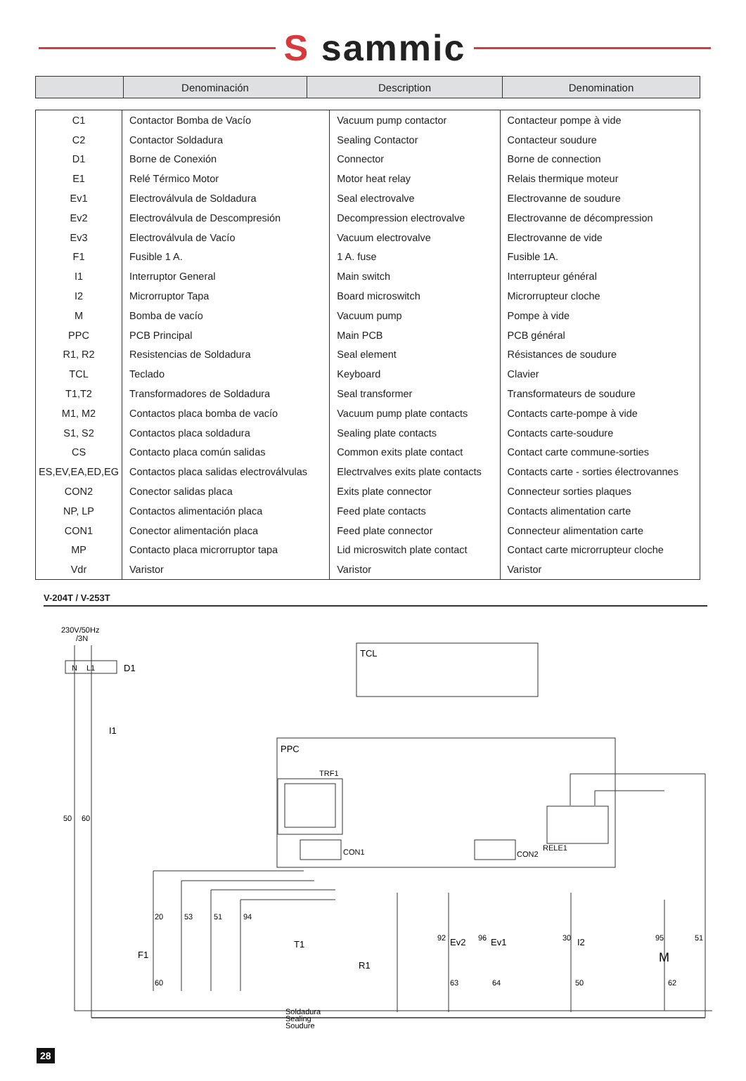S sammic
| | Denominación | Description | Denomination |
| C1 | Contactor Bomba de Vacío | Vacuum pump contactor | Contacteur pompe à vide |
| C2 | Contactor Soldadura | Sealing Contactor | Contacteur soudure |
| D1 | Borne de Conexión | Connector | Borne de connection |
| E1 | Relé Térmico Motor | Motor heat relay | Relais thermique moteur |
| Ev1 | Electroválvula de Soldadura | Seal electrovalve | Electrovanne de soudure |
| Ev2 | Electroválvula de Descompresión | Decompression electrovalve | Electrovanne de décompression |
| Ev3 | Electroválvula de Vacío | Vacuum electrovalve | Electrovanne de vide |
| F1 | Fusible 1 A. | 1 A. fuse | Fusible 1A. |
| I1 | Interruptor General | Main switch | Interrupteur général |
| I2 | Microrruptor Tapa | Board microswitch | Microrrupteur cloche |
| M | Bomba de vacío | Vacuum pump | Pompe à vide |
| PPC | PCB Principal | Main PCB | PCB général |
| R1, R2 | Resistencias de Soldadura | Seal element | Résistances de soudure |
| TCL | Teclado | Keyboard | Clavier |
| T1,T2 | Transformadores de Soldadura | Seal transformer | Transformateurs de soudure |
| M1, M2 | Contactos placa bomba de vacío | Vacuum pump plate contacts | Contacts carte-pompe à vide |
| S1, S2 | Contactos placa soldadura | Sealing plate contacts | Contacts carte-soudure |
| CS | Contacto placa común salidas | Common exits plate contact | Contact carte commune-sorties |
| ES,EV,EA,ED,EG | Contactos placa salidas electroválvulas | Electrvalves exits plate contacts | Contacts carte - sorties électrovannes |
| CON2 | Conector salidas placa | Exits plate connector | Connecteur sorties plaques |
| NP, LP | Contactos alimentación placa | Feed plate contacts | Contacts alimentation carte |
| CON1 | Conector alimentación placa | Feed plate connector | Connecteur alimentation carte |
| MP | Contacto placa microrruptor tapa | Lid microswitch plate contact | Contact carte microrrupteur cloche |
| Vdr | Varistor | Varistor | Varistor |
V-204T / V-253T
230V/50Hz
/3N
D1
N
L1
I1
TCL
PPC
TRF1
CON1
CON2
RELE1
20
53
51
94
F1
60
T1
R1
Soldadura
Sealing
Soudure
92
Ev2
96
Ev1
30
I2
95
51
M
63
64
50
62
50
60
28